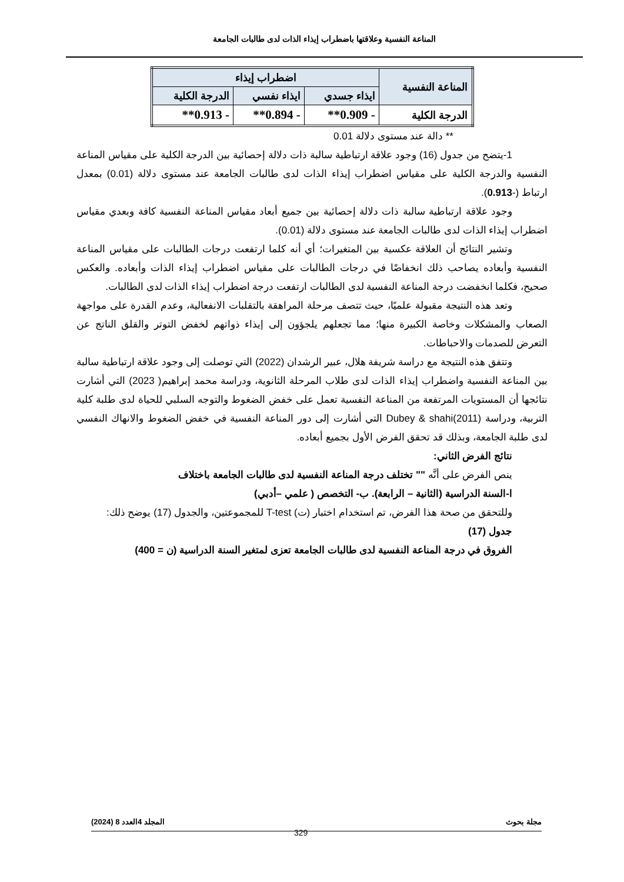المناعة النفسية وعلاقتها باضطراب إيذاء الذات لدى طالبات الجامعة
| المناعة النفسية | اضطراب إيذاء | | |
| --- | --- | --- | --- |
| | ايذاء جسدي | ايذاء نفسي | الدرجة الكلية |
| الدرجة الكلية | - 0.909** | - 0.894** | - 0.913** |
** دالة عند مستوى دلالة 0.01
1-يتضح من جدول (16) وجود علاقة ارتباطية سالبة ذات دلالة إحصائية بين الدرجة الكلية على مقياس المناعة النفسية والدرجة الكلية على مقياس اضطراب إيذاء الذات لدى طالبات الجامعة عند مستوى دلالة (0.01) بمعدل ارتباط (-0.913).
وجود علاقة ارتباطية سالبة ذات دلالة إحصائية بين جميع أبعاد مقياس المناعة النفسية كافة وبعدي مقياس اضطراب إيذاء الذات لدى طالبات الجامعة عند مستوى دلالة (0.01).
وتشير النتائج أن العلاقة عكسية بين المتغيرات؛ أي أنه كلما ارتفعت درجات الطالبات على مقياس المناعة النفسية وأبعاده يصاحب ذلك انخفاضًا في درجات الطالبات على مقياس اضطراب إيذاء الذات وأبعاده. والعكس صحيح، فكلما انخفضت درجة المناعة النفسية لدى الطالبات ارتفعت درجة اضطراب إيذاء الذات لدى الطالبات.
وتعد هذه النتيجة مقبولة علميًا، حيث تتصف مرحلة المراهقة بالتقلبات الانفعالية، وعدم القدرة على مواجهة الصعاب والمشكلات وخاصة الكبيرة منها؛ مما تجعلهم يلجؤون إلى إيذاء ذواتهم لخفض التوتر والقلق الناتج عن التعرض للصدمات والاحباطات.
وتتفق هذه النتيجة مع دراسة شريفة هلال، عبير الرشدان (2022) التي توصلت إلى وجود علاقة ارتباطية سالبة بين المناعة النفسية واضطراب إيذاء الذات لدى طلاب المرحلة الثانوية، ودراسة محمد إبراهيم( 2023) التي أشارت نتائجها أن المستويات المرتفعة من المناعة النفسية تعمل على خفض الضغوط والتوجه السلبي للحياة لدى طلبة كلية التربية، ودراسة Dubey & shahi(2011) التي أشارت إلى دور المناعة النفسية في خفض الضغوط والانهاك النفسي لدى طلبة الجامعة، وبذلك قد تحقق الفرض الأول بجميع أبعاده.
نتائج الفرض الثاني:
ينص الفرض على أنَّه "" تختلف درجة المناعة النفسية لدى طالبات الجامعة باختلاف
ا-السنة الدراسية (الثانية – الرابعة). ب- التخصص ( علمي –أدبي)
وللتحقق من صحة هذا الفرض، تم استخدام اختبار (ت) T-test للمجموعتين، والجدول (17) يوضح ذلك:
جدول (17)
الفروق في درجة المناعة النفسية لدى طالبات الجامعة تعزى لمتغير السنة الدراسية (ن = 400)
مجلة بحوث المجلد 4العدد 8 (2024)
329